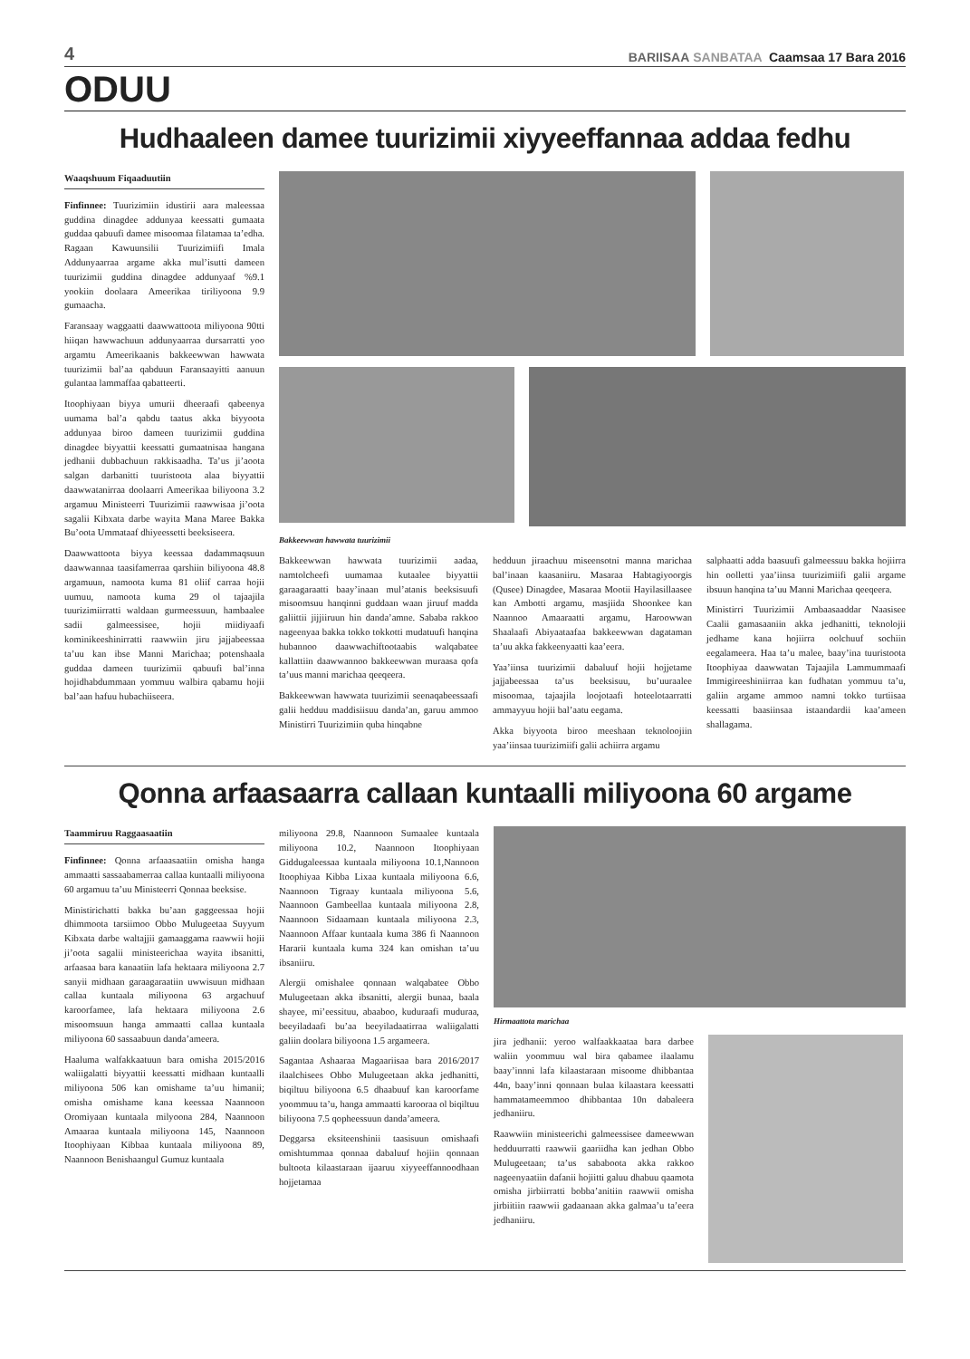4 BARIISAA SANBATAA Caamsaa 17 Bara 2016
ODUU
Hudhaaleen damee tuurizimii xiyyeeffannaa addaa fedhu
Waaqshuum Fiqaaduutiin
Finfinnee: Tuurizimiin idustirii aara maleessaa guddina dinagdee addunyaa keessatti gumaata guddaa qabuufi damee misoomaa filatamaa ta’edha. Ragaan Kawuunsilii Tuurizimiifi Imala Addunyaarraa argame akka mul’isutti dameen tuurizimii guddina dinagdee addunyaaf %9.1 yookiin doolaara Ameerikaa tiriliyoona 9.9 gumaacha.
Faransaay waggaatti daawwattoota miliyoona 90tti hiiqan hawwachuun addunyaarraa dursarratti yoo argamtu Ameerikaanis bakkeewwan hawwata tuurizimii bal’aa qabduun Faransaayitti aanuun gulantaa lammaffaa qabatteerti.
Itoophiyaan biyya umurii dheeraafi qabeenya uumama bal’a qabdu taatus akka biyyoota addunyaa biroo dameen tuurizimii guddina dinagdee biyyattii keessatti gumaatnisaa hangana jedhanii dubbachuun rakkisaadha. Ta’us ji’aoota salgan darbanitti tuuristoota alaa biyyattii daawwatanirraa doolaarri Ameerikaa biliyoona 3.2 argamuu Ministeerri Tuurizimii raawwisaa ji’oota sagalii Kibxata darbe wayita Mana Maree Bakka Bu’oota Ummataaf dhiyeessetti beeksiseera.
Daawwattoota biyya keessaa dadammaqsuun daawwannaa taasifamerraa qarshiin biliyoona 48.8 argamuun, namoota kuma 81 oliif carraa hojii uumuu, namoota kuma 29 ol tajaajila tuurizimiirratti waldaan gurmeessuun, hambaalee sadii galmeessisee, hojii miidiyaafi kominikeeshinirratti raawwiin jiru jajjabeessaa ta’uu kan ibse Manni Marichaa; potenshaala guddaa dameen tuurizimii qabuufi bal’inna hojidhabdummaan yommuu walbira qabamu hojii bal’aan hafuu hubachiiseera.
Bakkeewwan hawwata tuurizimii
Bakkeewwan hawwata tuurizimii aadaa, namtolcheefi uumamaa kutaalee biyyattii garaagaraatti baay’inaan mul’atanis beeksisuufi misoomsuu hanqinni guddaan waan jiruuf madda galiittii jijjiiruun hin danda’amne. Sababa rakkoo nageenyaa bakka tokko tokkotti mudatuufi hanqina hubannoo daawwachiftootaabis walqabatee kallattiin daawwannoo bakkeewwan muraasa qofa ta’uus manni marichaa qeeqeera.
Bakkeewwan hawwata tuurizimii seenaqabeessaafi galii hedduu maddisiisuu danda’an, garuu ammoo Ministirri Tuurizimiin quba hinqabne
hedduun jiraachuu miseensotni manna marichaa bal’inaan kaasaniiru. Masaraa Habtagiyoorgis (Qusee) Dinagdee, Masaraa Mootii Hayilasillaasee kan Ambotti argamu, masjiida Shoonkee kan Naannoo Amaaraatti argamu, Haroowwan Shaalaafi Abiyaataafaa bakkeewwan dagataman ta’uu akka fakkeenyaatti kaa’eera.
Yaa’iinsa tuurizimii dabaluuf hojii hojjetame jajjabeessaa ta’us beeksisuu, bu’uuraalee misoomaa, tajaajila loojotaafi hoteelotaarratti ammayyuu hojii bal’aatu eegama.
Akka biyyoota biroo meeshaan teknoloojiin yaa’iinsaa tuurizimiifi galii achiirra argamu
salphaatti adda baasuufi galmeessuu bakka hojiirra hin oolletti yaa’iinsa tuurizimiifi galii argame ibsuun hanqina ta’uu Manni Marichaa qeeqeera.
Ministirri Tuurizimii Ambaasaaddar Naasisee Caalii gamasaaniin akka jedhanitti, teknolojii jedhame kana hojiirra oolchuuf sochiin eegalameera. Haa ta’u malee, baay’ina tuuristoota Itoophiyaa daawwatan Tajaajila Lammummaafi Immigireeshiniirraa kan fudhatan yommuu ta’u, galiin argame ammoo namni tokko turtiisaa keessatti baasiinsaa istaandardii kaa’ameen shallagama.
Qonna arfaasaarra callaan kuntaalli miliyoona 60 argame
Taammiruu Raggaasaatiin
Finfinnee: Qonna arfaaasaatiin omisha hanga ammaatti sassaabamerraa callaa kuntaalli miliyoona 60 argamuu ta’uu Ministeerri Qonnaa beeksise.
Ministirichatti bakka bu’aan gaggeessaa hojii dhimmoota tarsiimoo Obbo Mulugeetaa Suyyum Kibxata darbe waltajjii gamaaggama raawwii hojii ji’oota sagalii ministeerichaa wayita ibsanitti, arfaasaa bara kanaatiin lafa hektaara miliyoona 2.7 sanyii midhaan garaagaraatiin uwwisuun midhaan callaa kuntaala miliyoona 63 argachuuf karoorfamee, lafa hektaara miliyoona 2.6 misoomsuun hanga ammaatti callaa kuntaala miliyoona 60 sassaabuun danda’ameera.
Haaluma walfakkaatuun bara omisha 2015/2016 waliigalatti biyyattii keessatti midhaan kuntaalli miliyoona 506 kan omishame ta’uu himanii; omisha omishame kana keessaa Naannoon Oromiyaan kuntaala milyoona 284, Naannoon Amaaraa kuntaala miliyoona 145, Naannoon Itoophiyaan Kibbaa kuntaala miliyoona 89, Naannoon Benishaangul Gumuz kuntaala
miliyoona 29.8, Naannoon Sumaalee kuntaala miliyoona 10.2, Naannoon Itoophiyaan Giddugaleessaa kuntaala miliyoona 10.1,Nannoon Itoophiyaa Kibba Lixaa kuntaala miliyoona 6.6, Naannoon Tigraay kuntaala miliyoona 5.6, Naannoon Gambeellaa kuntaala miliyoona 2.8, Naannoon Sidaamaan kuntaala miliyoona 2.3, Naannoon Affaar kuntaala kuma 386 fi Naannoon Hararii kuntaala kuma 324 kan omishan ta’uu ibsaniiru.
Alergii omishalee qonnaan walqabatee Obbo Mulugeetaan akka ibsanitti, alergii bunaa, baala shayee, mi’eessituu, abaaboo, kuduraafi muduraa, beeyiladaafi bu’aa beeyiladaatirraa waliigalatti galiin doolara biliyoona 1.5 argameera.
Sagantaa Ashaaraa Magaariisaa bara 2016/2017 ilaalchisees Obbo Mulugeetaan akka jedhanitti, biqiltuu biliyoona 6.5 dhaabuuf kan karoorfame yoommuu ta’u, hanga ammaatti karooraa ol biqiltuu biliyoona 7.5 qopheessuun danda’ameera.
Deggarsa eksiteenshinii taasisuun omishaafi omishtummaa qonnaa dabaluuf hojiin qonnaan bultoota kilaastaraan ijaaruu xiyyeeffannoodhaan hojjetamaa
Hirmaattota marichaa
jira jedhanii: yeroo walfaakkaataa bara darbee waliin yoommuu wal bira qabamee ilaalamu baay’innni lafa kilaastaraan misoome dhibbantaa 44n, baay’inni qonnaan bulaa kilaastara keessatti hammatameemmoo dhibbantaa 10n dabaleera jedhaniiru.
Raawwiin ministeerichi galmeessisee dameewwan hedduurratti raawwii gaariidha kan jedhan Obbo Mulugeetaan; ta’us sababoota akka rakkoo nageenyaatiin dafanii hojiitti galuu dhabuu qaamota omisha jirbiirratti bobba’anitiin raawwii omisha jirbiitiin raawwii gadaanaan akka galmaa’u ta’eera jedhaniiru.